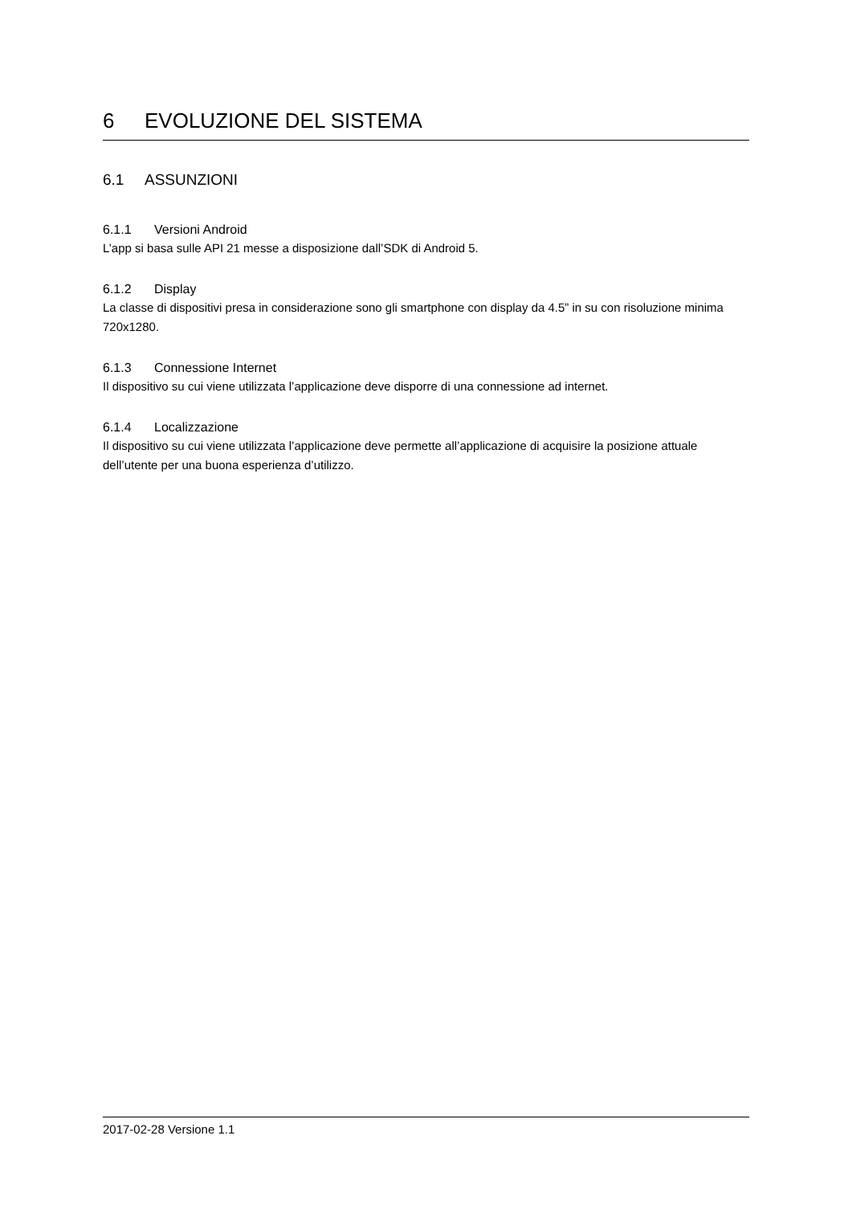6 EVOLUZIONE DEL SISTEMA
6.1 ASSUNZIONI
6.1.1 Versioni Android
L’app si basa sulle API 21 messe a disposizione dall’SDK di Android 5.
6.1.2 Display
La classe di dispositivi presa in considerazione sono gli smartphone con display da 4.5” in su con risoluzione minima 720x1280.
6.1.3 Connessione Internet
Il dispositivo su cui viene utilizzata l’applicazione deve disporre di una connessione ad internet.
6.1.4 Localizzazione
Il dispositivo su cui viene utilizzata l’applicazione deve permette all’applicazione di acquisire la posizione attuale dell’utente per una buona esperienza d’utilizzo.
2017-02-28 Versione 1.1